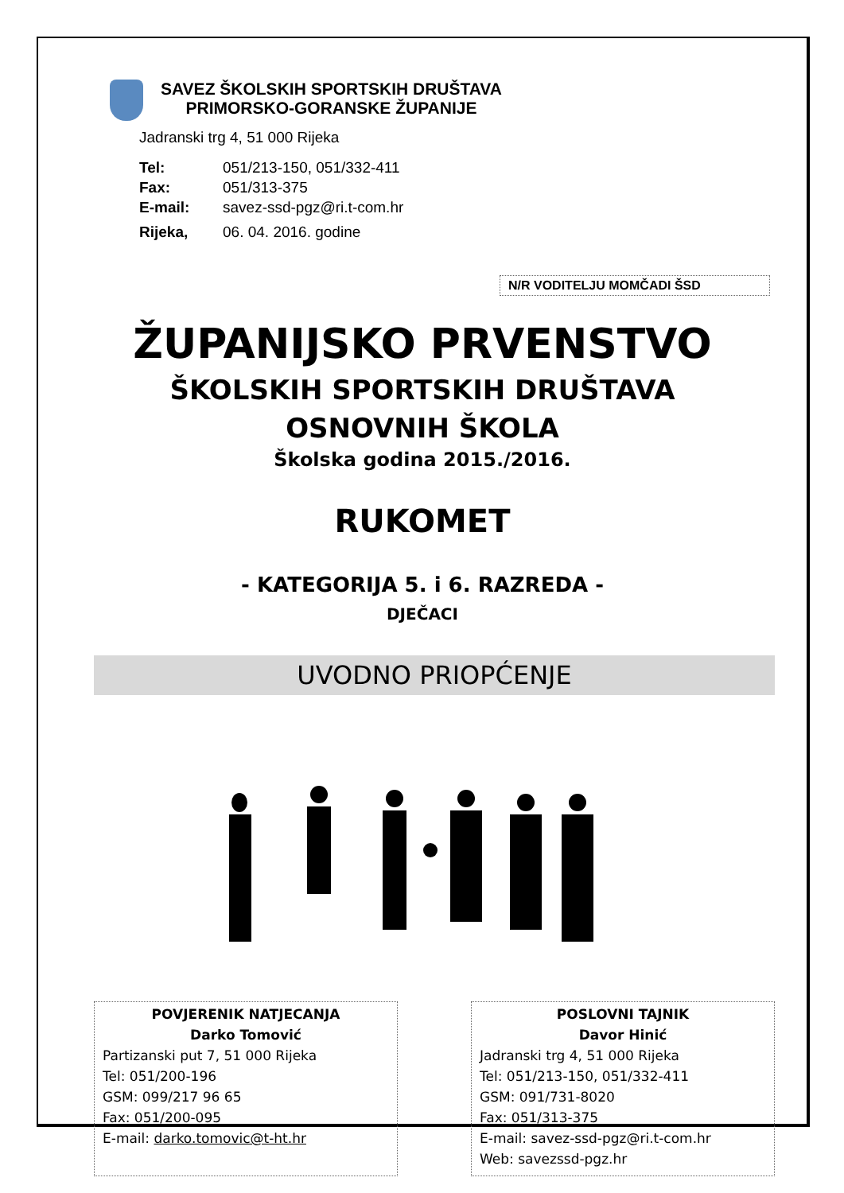SAVEZ ŠKOLSKIH SPORTSKIH DRUŠTAVA
PRIMORSKO-GORANSKE ŽUPANIJE
Jadranski trg 4, 51 000 Rijeka
| Tel: | 051/213-150, 051/332-411 |
| Fax: | 051/313-375 |
| E-mail: | savez-ssd-pgz@ri.t-com.hr |
| Rijeka, | 06. 04. 2016. godine |
N/R VODITELJU MOMČADI ŠSD
ŽUPANIJSKO PRVENSTVO
ŠKOLSKIH SPORTSKIH DRUŠTAVA
OSNOVNIH ŠKOLA
Školska godina 2015./2016.
RUKOMET
- KATEGORIJA 5. i 6. RAZREDA -
DJEČACI
UVODNO PRIOPĆENJE
POVJERENIK NATJECANJA
Darko Tomović
Partizanski put 7, 51 000 Rijeka
Tel: 051/200-196
GSM: 099/217 96 65
Fax: 051/200-095
E-mail: darko.tomovic@t-ht.hr
POSLOVNI TAJNIK
Davor Hinić
Jadranski trg 4, 51 000 Rijeka
Tel: 051/213-150, 051/332-411
GSM: 091/731-8020
Fax: 051/313-375
E-mail: savez-ssd-pgz@ri.t-com.hr
Web: savezssd-pgz.hr